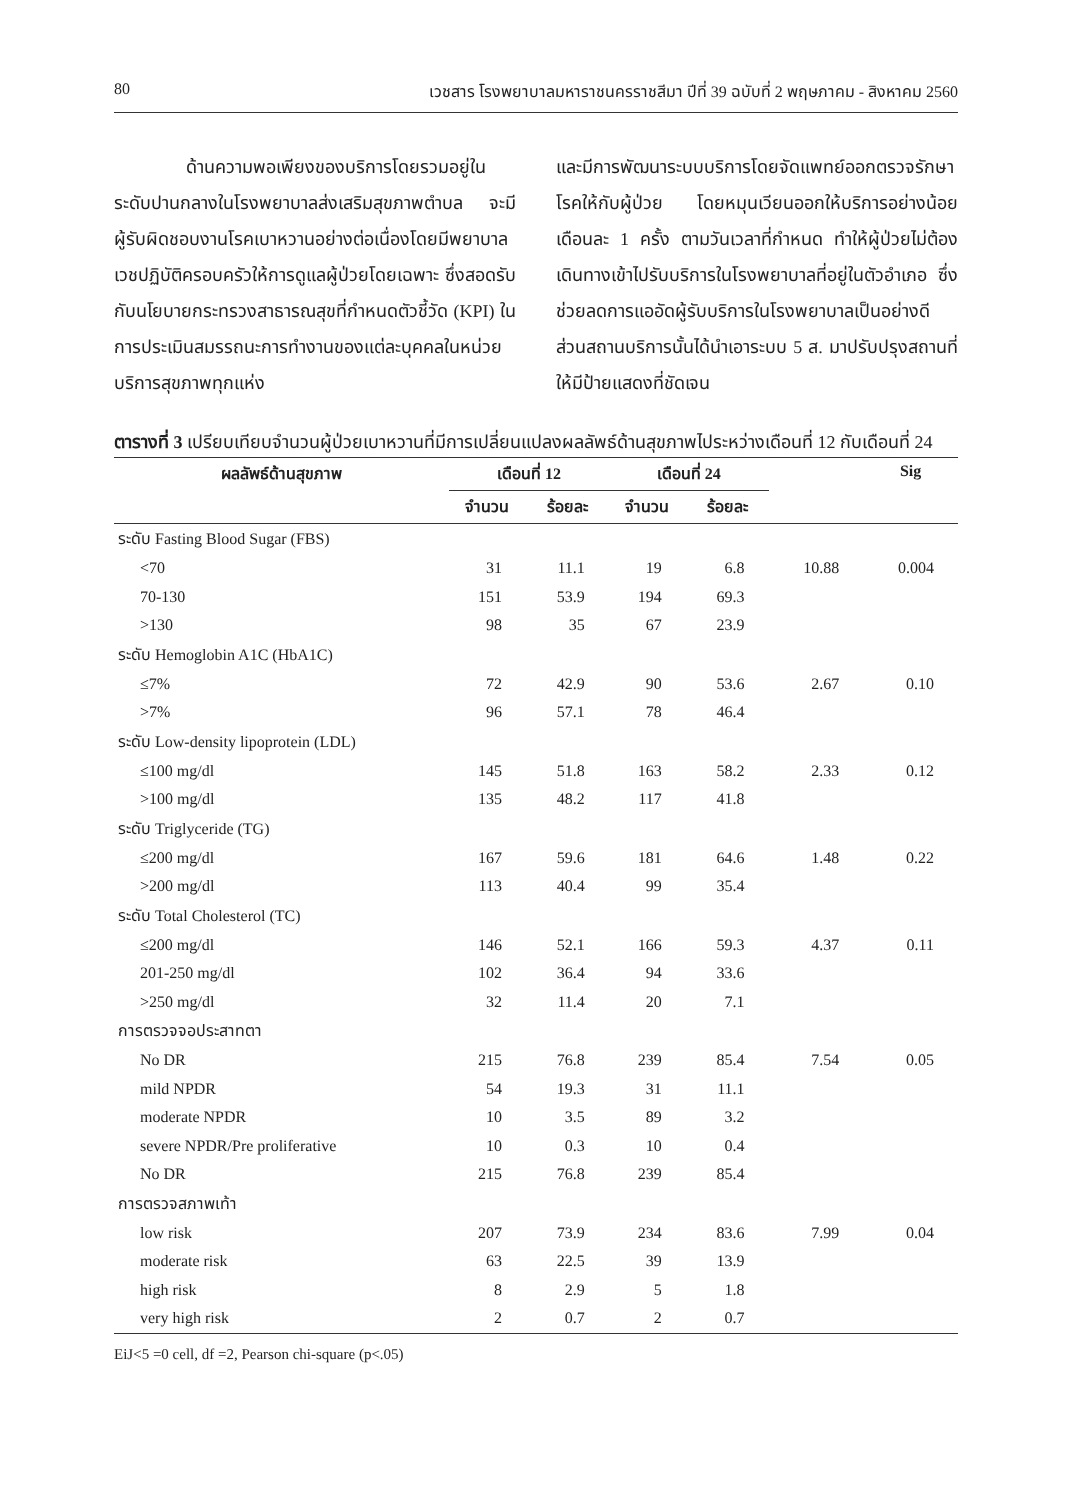80 เวชสาร โรงพยาบาลมหาราชนครราชสีมา ปีที่ 39 ฉบับที่ 2 พฤษภาคม - สิงหาคม 2560
    ด้านความพอเพียงของบริการโดยรวมอยู่ในระดับปานกลางในโรงพยาบาลส่งเสริมสุขภาพตำบล จะมีผู้รับผิดชอบงานโรคเบาหวานอย่างต่อเนื่องโดยมีพยาบาลเวชปฏิบัติครอบครัวให้การดูแลผู้ป่วยโดยเฉพาะ ซึ่งสอดรับกับนโยบายกระทรวงสาธารณสุขที่กำหนดตัวชี้วัด (KPI) ในการประเมินสมรรถนะการทำงานของแต่ละบุคคลในหน่วยบริการสุขภาพทุกแห่ง
และมีการพัฒนาระบบบริการโดยจัดแพทย์ออกตรวจรักษาโรคให้กับผู้ป่วย โดยหมุนเวียนออกให้บริการอย่างน้อยเดือนละ 1 ครั้ง ตามวันเวลาที่กำหนด ทำให้ผู้ป่วยไม่ต้องเดินทางเข้าไปรับบริการในโรงพยาบาลที่อยู่ในตัวอำเภอ ซึ่งช่วยลดการแออัดผู้รับบริการในโรงพยาบาลเป็นอย่างดี ส่วนสถานบริการนั้นได้นำเอาระบบ 5 ส. มาปรับปรุงสถานที่ให้มีป้ายแสดงที่ชัดเจน
ตารางที่ 3 เปรียบเทียบจำนวนผู้ป่วยเบาหวานที่มีการเปลี่ยนแปลงผลลัพธ์ด้านสุขภาพไประหว่างเดือนที่ 12 กับเดือนที่ 24
| ผลลัพธ์ด้านสุขภาพ | เดือนที่ 12 | | เดือนที่ 24 | | | Sig |
| --- | --- | --- | --- | --- | --- | --- |
| | จำนวน | ร้อยละ | จำนวน | ร้อยละ | | |
| ระดับ Fasting Blood Sugar (FBS) | | | | | | |
| <70 | 31 | 11.1 | 19 | 6.8 | 10.88 | 0.004 |
| 70-130 | 151 | 53.9 | 194 | 69.3 | | |
| >130 | 98 | 35 | 67 | 23.9 | | |
| ระดับ Hemoglobin A1C (HbA1C) | | | | | | |
| ≤7% | 72 | 42.9 | 90 | 53.6 | 2.67 | 0.10 |
| >7% | 96 | 57.1 | 78 | 46.4 | | |
| ระดับ Low-density lipoprotein (LDL) | | | | | | |
| ≤100 mg/dl | 145 | 51.8 | 163 | 58.2 | 2.33 | 0.12 |
| >100 mg/dl | 135 | 48.2 | 117 | 41.8 | | |
| ระดับ Triglyceride (TG) | | | | | | |
| ≤200 mg/dl | 167 | 59.6 | 181 | 64.6 | 1.48 | 0.22 |
| >200 mg/dl | 113 | 40.4 | 99 | 35.4 | | |
| ระดับ Total Cholesterol (TC) | | | | | | |
| ≤200 mg/dl | 146 | 52.1 | 166 | 59.3 | 4.37 | 0.11 |
| 201-250 mg/dl | 102 | 36.4 | 94 | 33.6 | | |
| >250 mg/dl | 32 | 11.4 | 20 | 7.1 | | |
| การตรวจจอประสาทตา | | | | | | |
| No DR | 215 | 76.8 | 239 | 85.4 | 7.54 | 0.05 |
| mild NPDR | 54 | 19.3 | 31 | 11.1 | | |
| moderate NPDR | 10 | 3.5 | 89 | 3.2 | | |
| severe NPDR/Pre proliferative | 10 | 0.3 | 10 | 0.4 | | |
| No DR | 215 | 76.8 | 239 | 85.4 | | |
| การตรวจสภาพเท้า | | | | | | |
| low risk | 207 | 73.9 | 234 | 83.6 | 7.99 | 0.04 |
| moderate risk | 63 | 22.5 | 39 | 13.9 | | |
| high risk | 8 | 2.9 | 5 | 1.8 | | |
| very high risk | 2 | 0.7 | 2 | 0.7 | | |
EiJ<5 =0 cell, df =2, Pearson chi-square (p<.05)